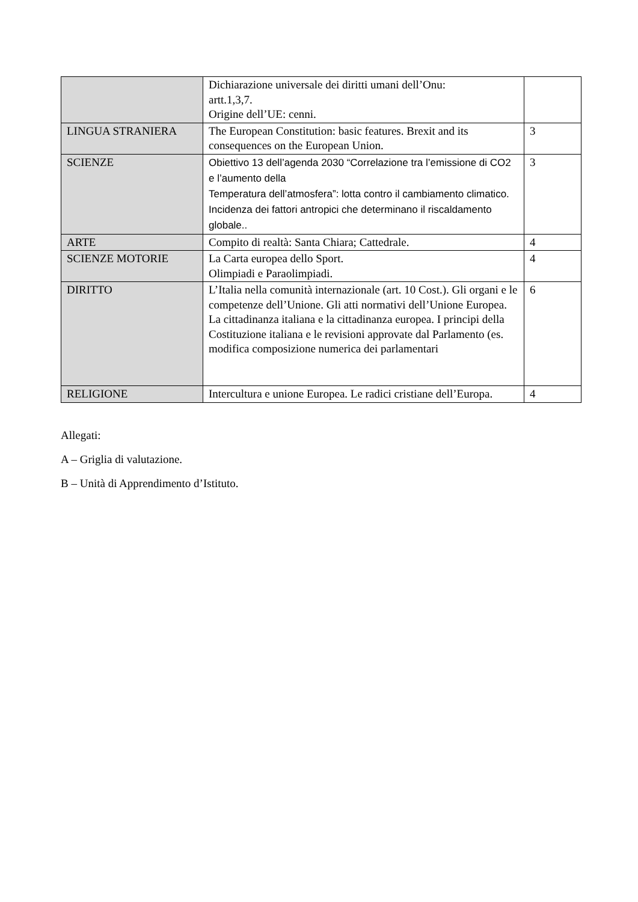| | Dichiarazione universale dei diritti umani dell’Onu: artt.1,3,7. Origine dell’UE: cenni. | |
| LINGUA STRANIERA | The European Constitution: basic features. Brexit and its consequences on the European Union. | 3 |
| SCIENZE | Obiettivo 13 dell’agenda 2030 “Correlazione tra l’emissione di CO2 e l’aumento della Temperatura dell’atmosfera”: lotta contro il cambiamento climatico. Incidenza dei fattori antropici che determinano il riscaldamento globale.. | 3 |
| ARTE | Compito di realtà: Santa Chiara; Cattedrale. | 4 |
| SCIENZE MOTORIE | La Carta europea dello Sport. Olimpiadi e Paraolimpiadi. | 4 |
| DIRITTO | L’Italia nella comunità internazionale (art. 10 Cost.). Gli organi e le competenze dell’Unione. Gli atti normativi dell’Unione Europea. La cittadinanza italiana e la cittadinanza europea. I principi della Costituzione italiana e le revisioni approvate dal Parlamento (es. modifica composizione numerica dei parlamentari | 6 |
| RELIGIONE | Intercultura e unione Europea. Le radici cristiane dell’Europa. | 4 |
Allegati:
A – Griglia di valutazione.
B – Unità di Apprendimento d’Istituto.